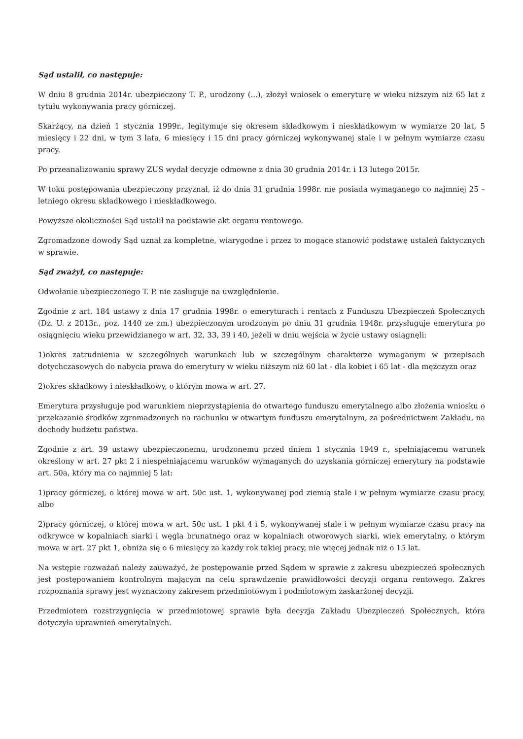Sąd ustalił, co następuje:
W dniu 8 grudnia 2014r. ubezpieczony T. P., urodzony (...), złożył wniosek o emeryturę w wieku niższym niż 65 lat z tytułu wykonywania pracy górniczej.
Skarżący, na dzień 1 stycznia 1999r., legitymuje się okresem składkowym i nieskładkowym w wymiarze 20 lat, 5 miesięcy i 22 dni, w tym 3 lata, 6 miesięcy i 15 dni pracy górniczej wykonywanej stale i w pełnym wymiarze czasu pracy.
Po przeanalizowaniu sprawy ZUS wydał decyzje odmowne z dnia 30 grudnia 2014r. i 13 lutego 2015r.
W toku postępowania ubezpieczony przyznał, iż do dnia 31 grudnia 1998r. nie posiada wymaganego co najmniej 25 – letniego okresu składkowego i nieskładkowego.
Powyższe okoliczności Sąd ustalił na podstawie akt organu rentowego.
Zgromadzone dowody Sąd uznał za kompletne, wiarygodne i przez to mogące stanowić podstawę ustaleń faktycznych w sprawie.
Sąd zważył, co następuje:
Odwołanie ubezpieczonego T. P. nie zasługuje na uwzględnienie.
Zgodnie z art. 184 ustawy z dnia 17 grudnia 1998r. o emeryturach i rentach z Funduszu Ubezpieczeń Społecznych (Dz. U. z 2013r., poz. 1440 ze zm.) ubezpieczonym urodzonym po dniu 31 grudnia 1948r. przysługuje emerytura po osiągnięciu wieku przewidzianego w art. 32, 33, 39 i 40, jeżeli w dniu wejścia w życie ustawy osiągnęli:
1)okres zatrudnienia w szczególnych warunkach lub w szczególnym charakterze wymaganym w przepisach dotychczasowych do nabycia prawa do emerytury w wieku niższym niż 60 lat - dla kobiet i 65 lat - dla mężczyzn oraz
2)okres składkowy i nieskładkowy, o którym mowa w art. 27.
Emerytura przysługuje pod warunkiem nieprzystąpienia do otwartego funduszu emerytalnego albo złożenia wniosku o przekazanie środków zgromadzonych na rachunku w otwartym funduszu emerytalnym, za pośrednictwem Zakładu, na dochody budżetu państwa.
Zgodnie z art. 39 ustawy ubezpieczonemu, urodzonemu przed dniem 1 stycznia 1949 r., spełniającemu warunek określony w art. 27 pkt 2 i niespełniającemu warunków wymaganych do uzyskania górniczej emerytury na podstawie art. 50a, który ma co najmniej 5 lat:
1)pracy górniczej, o której mowa w art. 50c ust. 1, wykonywanej pod ziemią stale i w pełnym wymiarze czasu pracy, albo
2)pracy górniczej, o której mowa w art. 50c ust. 1 pkt 4 i 5, wykonywanej stale i w pełnym wymiarze czasu pracy na odkrywce w kopalniach siarki i węgla brunatnego oraz w kopalniach otworowych siarki, wiek emerytalny, o którym mowa w art. 27 pkt 1, obniża się o 6 miesięcy za każdy rok takiej pracy, nie więcej jednak niż o 15 lat.
Na wstępie rozważań należy zauważyć, że postępowanie przed Sądem w sprawie z zakresu ubezpieczeń społecznych jest postępowaniem kontrolnym mającym na celu sprawdzenie prawidłowości decyzji organu rentowego. Zakres rozpoznania sprawy jest wyznaczony zakresem przedmiotowym i podmiotowym zaskarżonej decyzji.
Przedmiotem rozstrzygnięcia w przedmiotowej sprawie była decyzja Zakładu Ubezpieczeń Społecznych, która dotyczyła uprawnień emerytalnych.